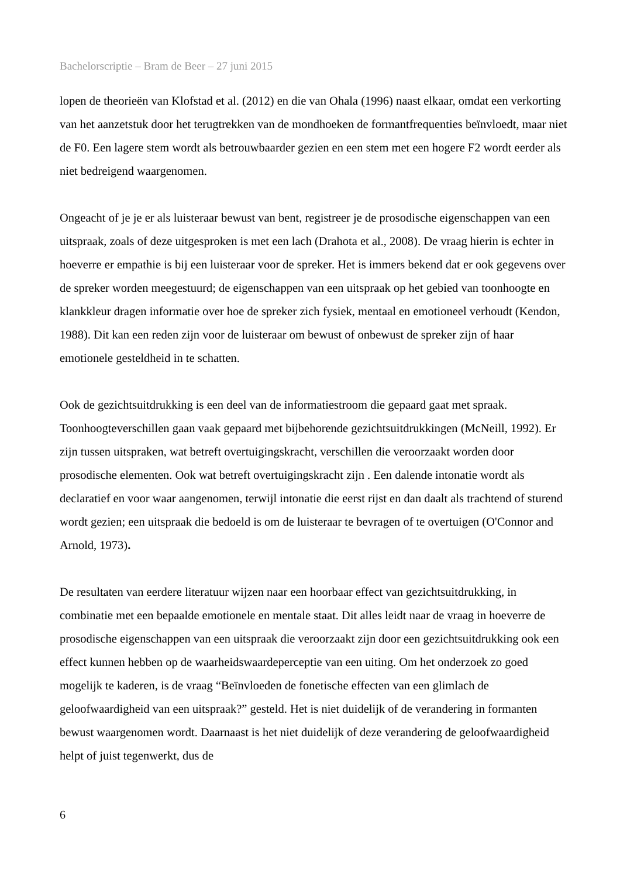Bachelorscriptie – Bram de Beer – 27 juni 2015
lopen de theorieën van Klofstad et al. (2012) en die van Ohala (1996) naast elkaar, omdat een verkorting van het aanzetstuk door het terugtrekken van de mondhoeken de formantfrequenties beïnvloedt, maar niet de F0. Een lagere stem wordt als betrouwbaarder gezien en een stem met een hogere F2 wordt eerder als niet bedreigend waargenomen.
Ongeacht of je je er als luisteraar bewust van bent, registreer je de prosodische eigenschappen van een uitspraak, zoals of deze uitgesproken is met een lach (Drahota et al., 2008). De vraag hierin is echter in hoeverre er empathie is bij een luisteraar voor de spreker. Het is immers bekend dat er ook gegevens over de spreker worden meegestuurd; de eigenschappen van een uitspraak op het gebied van toonhoogte en klankkleur dragen informatie over hoe de spreker zich fysiek, mentaal en emotioneel verhoudt (Kendon, 1988). Dit kan een reden zijn voor de luisteraar om bewust of onbewust de spreker zijn of haar emotionele gesteldheid in te schatten.
Ook de gezichtsuitdrukking is een deel van de informatiestroom die gepaard gaat met spraak. Toonhoogteverschillen gaan vaak gepaard met bijbehorende gezichtsuitdrukkingen (McNeill, 1992). Er zijn tussen uitspraken, wat betreft overtuigingskracht, verschillen die veroorzaakt worden door prosodische elementen. Ook wat betreft overtuigingskracht zijn . Een dalende intonatie wordt als declaratief en voor waar aangenomen, terwijl intonatie die eerst rijst en dan daalt als trachtend of sturend wordt gezien; een uitspraak die bedoeld is om de luisteraar te bevragen of te overtuigen (O'Connor and Arnold, 1973).
De resultaten van eerdere literatuur wijzen naar een hoorbaar effect van gezichtsuitdrukking, in combinatie met een bepaalde emotionele en mentale staat. Dit alles leidt naar de vraag in hoeverre de prosodische eigenschappen van een uitspraak die veroorzaakt zijn door een gezichtsuitdrukking ook een effect kunnen hebben op de waarheidswaardeperceptie van een uiting. Om het onderzoek zo goed mogelijk te kaderen, is de vraag “Beïnvloeden de fonetische effecten van een glimlach de geloofwaardigheid van een uitspraak?” gesteld. Het is niet duidelijk of de verandering in formanten bewust waargenomen wordt. Daarnaast is het niet duidelijk of deze verandering de geloofwaardigheid helpt of juist tegenwerkt, dus de
6